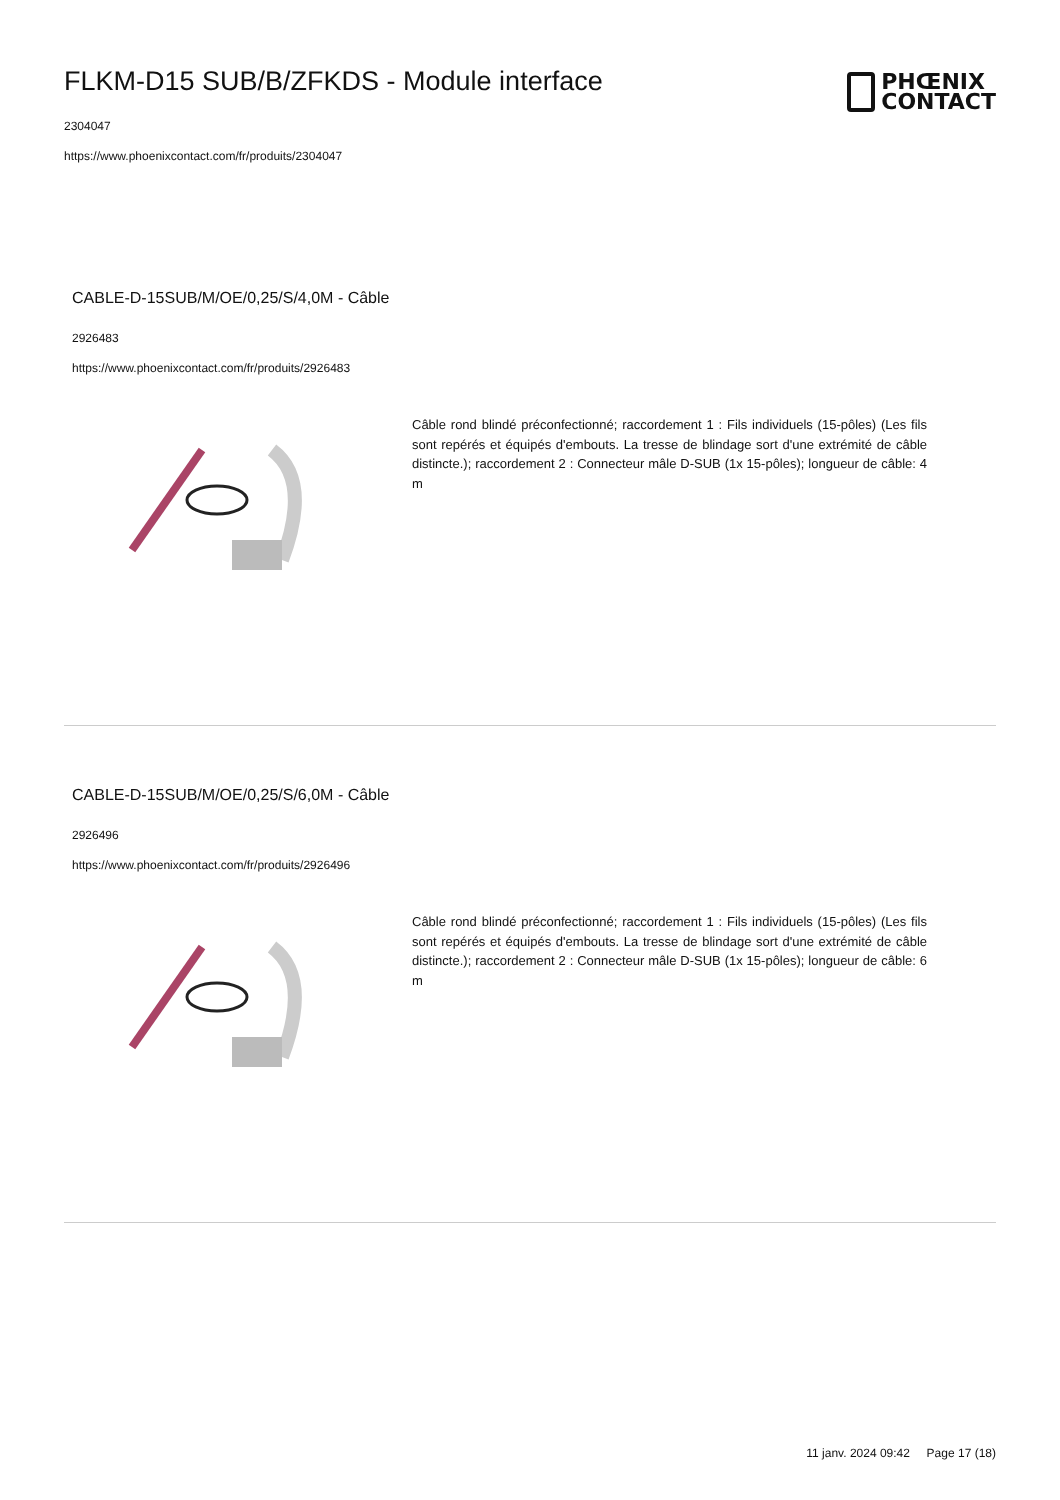FLKM-D15 SUB/B/ZFKDS - Module interface
2304047
https://www.phoenixcontact.com/fr/produits/2304047
PHŒNIX
CONTACT
CABLE-D-15SUB/M/OE/0,25/S/4,0M - Câble
2926483
https://www.phoenixcontact.com/fr/produits/2926483
Câble rond blindé préconfectionné; raccordement 1 : Fils individuels (15-pôles) (Les fils sont repérés et équipés d'embouts. La tresse de blindage sort d'une extrémité de câble distincte.); raccordement 2 : Connecteur mâle D-SUB (1x 15-pôles); longueur de câble: 4 m
CABLE-D-15SUB/M/OE/0,25/S/6,0M - Câble
2926496
https://www.phoenixcontact.com/fr/produits/2926496
Câble rond blindé préconfectionné; raccordement 1 : Fils individuels (15-pôles) (Les fils sont repérés et équipés d'embouts. La tresse de blindage sort d'une extrémité de câble distincte.); raccordement 2 : Connecteur mâle D-SUB (1x 15-pôles); longueur de câble: 6 m
11 janv. 2024 09:42 Page 17 (18)